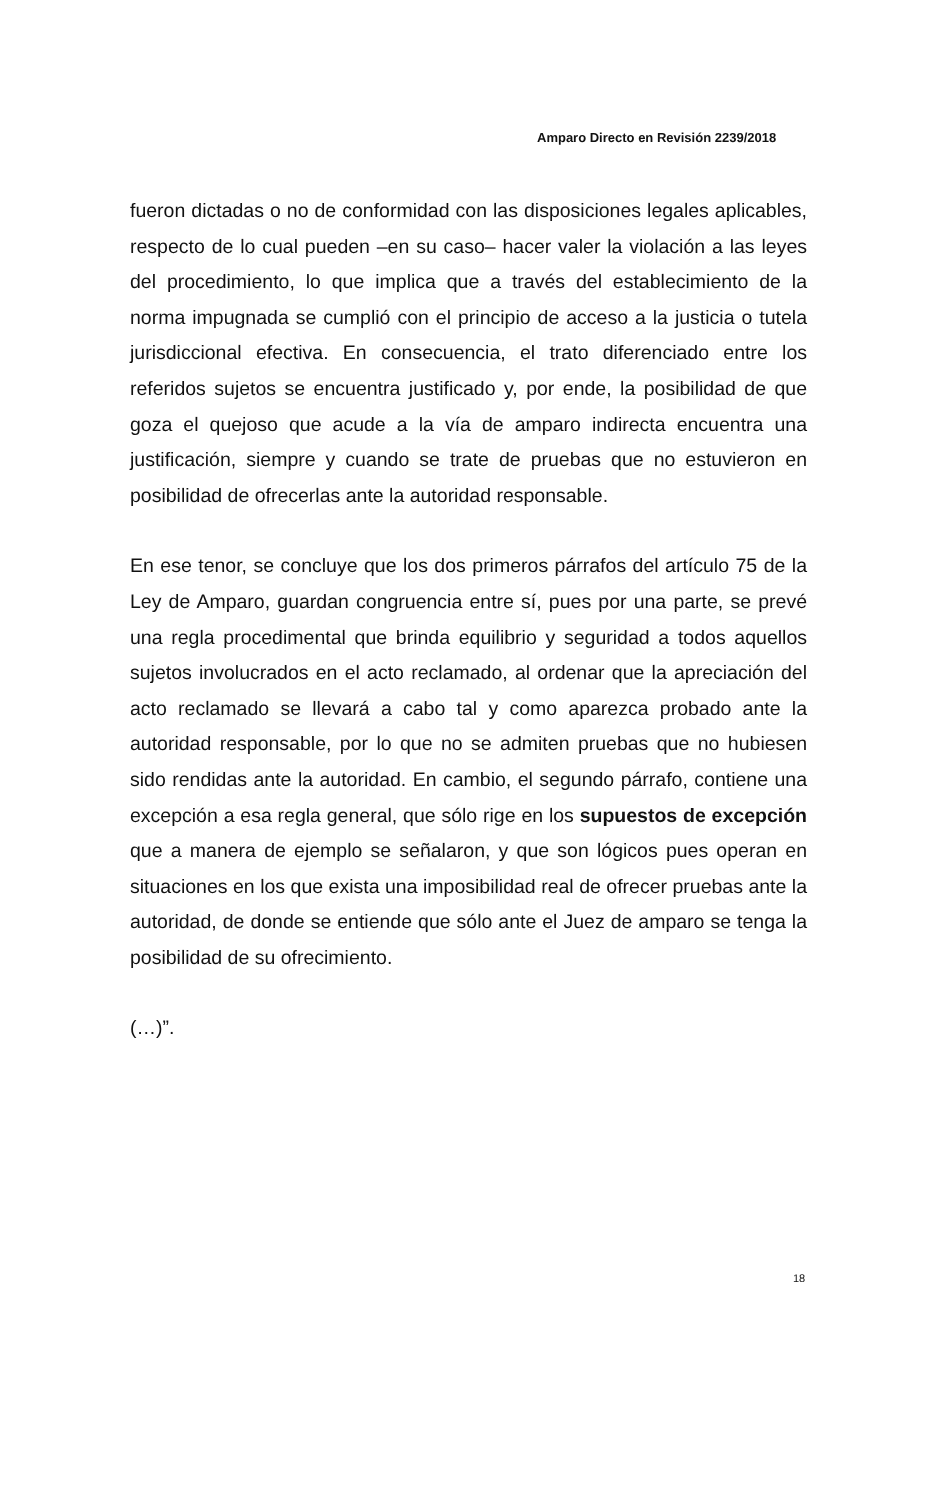Amparo Directo en Revisión 2239/2018
fueron dictadas o no de conformidad con las disposiciones legales aplicables, respecto de lo cual pueden –en su caso– hacer valer la violación a las leyes del procedimiento, lo que implica que a través del establecimiento de la norma impugnada se cumplió con el principio de acceso a la justicia o tutela jurisdiccional efectiva. En consecuencia, el trato diferenciado entre los referidos sujetos se encuentra justificado y, por ende, la posibilidad de que goza el quejoso que acude a la vía de amparo indirecta encuentra una justificación, siempre y cuando se trate de pruebas que no estuvieron en posibilidad de ofrecerlas ante la autoridad responsable.
En ese tenor, se concluye que los dos primeros párrafos del artículo 75 de la Ley de Amparo, guardan congruencia entre sí, pues por una parte, se prevé una regla procedimental que brinda equilibrio y seguridad a todos aquellos sujetos involucrados en el acto reclamado, al ordenar que la apreciación del acto reclamado se llevará a cabo tal y como aparezca probado ante la autoridad responsable, por lo que no se admiten pruebas que no hubiesen sido rendidas ante la autoridad. En cambio, el segundo párrafo, contiene una excepción a esa regla general, que sólo rige en los supuestos de excepción que a manera de ejemplo se señalaron, y que son lógicos pues operan en situaciones en los que exista una imposibilidad real de ofrecer pruebas ante la autoridad, de donde se entiende que sólo ante el Juez de amparo se tenga la posibilidad de su ofrecimiento.
(…)”.
18